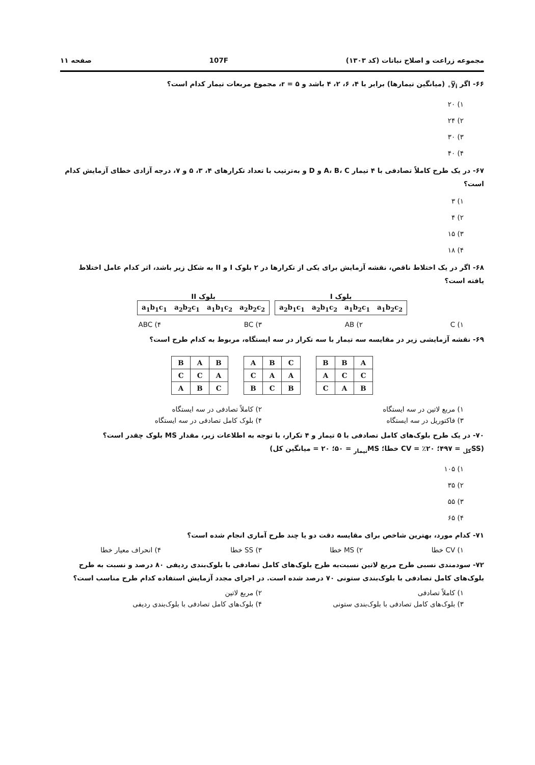مجموعه زراعت و اصلاح نباتات (کد ۱۳۰۳) 107F صفحه ۱۱
۶۶- اگر y̅<sub>i∘</sub> (میانگین تیمارها) برابر با ۴، ۶، ۲، ۴ باشد و ۵ = r، مجموع مربعات تیمار کدام است؟
۱) ۲۰
۲) ۲۴
۳) ۳۰
۴) ۴۰
۶۷- در یک طرح کاملاً تصادفی با ۴ تیمار A، B، C و D و به‌ترتیب با تعداد تکرارهای ۴، ۳، ۵ و ۷، درجه آزادی خطای آزمایش کدام است؟
۱) ۳
۲) ۴
۳) ۱۵
۴) ۱۸
۶۸- اگر در یک اختلاط ناقص، نقشه آزمایش برای یکی از تکرارها در ۲ بلوک I و II به شکل زیر باشد، اثر کدام عامل اختلاط یافته است؟
بلوک I
| a<sub>2</sub>b<sub>1</sub>c<sub>1</sub> a<sub>2</sub>b<sub>1</sub>c<sub>2</sub> a<sub>1</sub>b<sub>2</sub>c<sub>1</sub> a<sub>1</sub>b<sub>2</sub>c<sub>2</sub> |
بلوک II
| a<sub>1</sub>b<sub>1</sub>c<sub>1</sub> a<sub>2</sub>b<sub>2</sub>c<sub>1</sub> a<sub>1</sub>b<sub>1</sub>c<sub>2</sub> a<sub>2</sub>b<sub>2</sub>c<sub>2</sub> |
۱) C ۲) AB ۳) BC ۴) ABC
۶۹- نقشه آزمایشی زیر در مقایسه سه تیمار با سه تکرار در سه ایستگاه، مربوط به کدام طرح است؟
| A | B | B |
| C | C | A |
| B | A | C |
| C | B | A |
| A | A | C |
| B | C | B |
| B | A | B |
| A | C | C |
| C | B | A |
۱) مربع لاتین در سه ایستگاه ۲) کاملاً تصادفی در سه ایستگاه
۳) فاکتوریل در سه ایستگاه ۴) بلوک کامل تصادفی در سه ایستگاه
۷۰- در یک طرح بلوک‌های کامل تصادفی با ۵ تیمار و ۴ تکرار، با توجه به اطلاعات زیر، مقدار MS بلوک چقدر است؟
(SS<sub>کل</sub> = ۴۹۷؛ CV = ٪۲۰ خطا؛ MS<sub>تیمار</sub> = ۵۰؛ ۲۰ = میانگین کل)
۱) ۱۰۵
۲) ۳۵
۳) ۵۵
۴) ۶۵
۷۱- کدام مورد، بهترین شاخص برای مقایسه دقت دو یا چند طرح آماری انجام شده است؟
۱) CV خطا ۲) MS خطا ۳) SS خطا ۴) انحراف معیار خطا
۷۲- سودمندی نسبی طرح مربع لاتین نسبت‌به طرح بلوک‌های کامل تصادفی با بلوک‌بندی ردیفی ۸۰ درصد و نسبت به طرح بلوک‌های کامل تصادفی با بلوک‌بندی ستونی ۷۰ درصد شده است. در اجرای مجدد آزمایش استفاده کدام طرح مناسب است؟
۱) کاملاً تصادفی ۲) مربع لاتین
۳) بلوک‌های کامل تصادفی با بلوک‌بندی ستونی
۴) بلوک‌های کامل تصادفی با بلوک‌بندی ردیفی